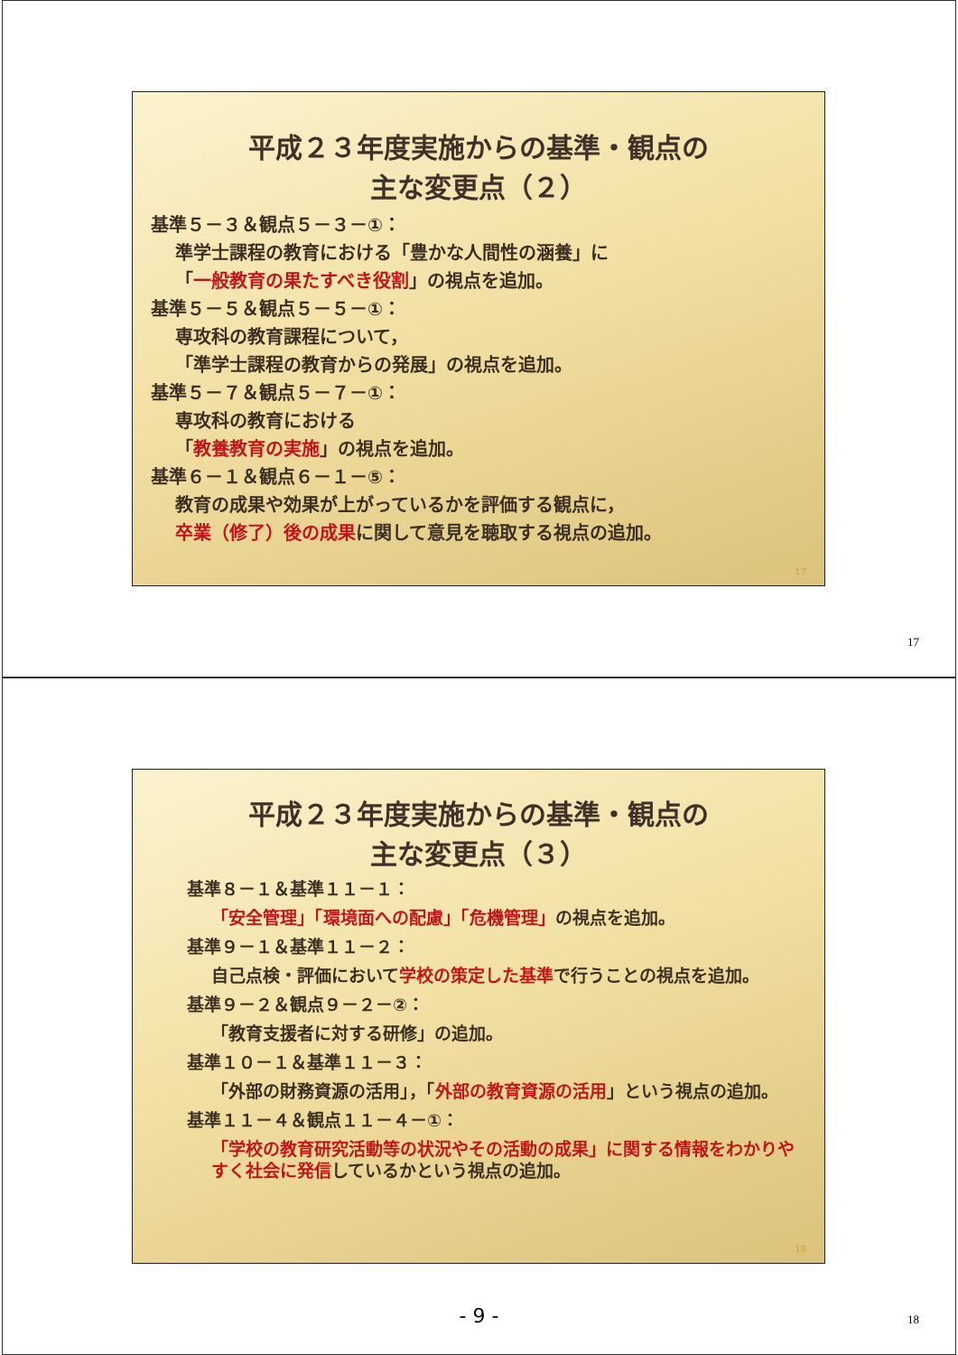平成２３年度実施からの基準・観点の
主な変更点（２）
基準５－３＆観点５－３－①：
準学士課程の教育における「豊かな人間性の涵養」に
「一般教育の果たすべき役割」の視点を追加。
基準５－５＆観点５－５－①：
専攻科の教育課程について，
「準学士課程の教育からの発展」の視点を追加。
基準５－７＆観点５－７－①：
専攻科の教育における
「教養教育の実施」の視点を追加。
基準６－１＆観点６－１－⑤：
教育の成果や効果が上がっているかを評価する観点に，
卒業（修了）後の成果に関して意見を聴取する視点の追加。
17
17
平成２３年度実施からの基準・観点の
主な変更点（３）
基準８－１＆基準１１－１：
「安全管理」「環境面への配慮」「危機管理」の視点を追加。
基準９－１＆基準１１－２：
自己点検・評価において学校の策定した基準で行うことの視点を追加。
基準９－２＆観点９－２－②：
「教育支援者に対する研修」の追加。
基準１０－１＆基準１１－３：
「外部の財務資源の活用」，「外部の教育資源の活用」という視点の追加。
基準１１－４＆観点１１－４－①：
「学校の教育研究活動等の状況やその活動の成果」に関する情報をわかりやすく社会に発信しているかという視点の追加。
18
- 9 - 18